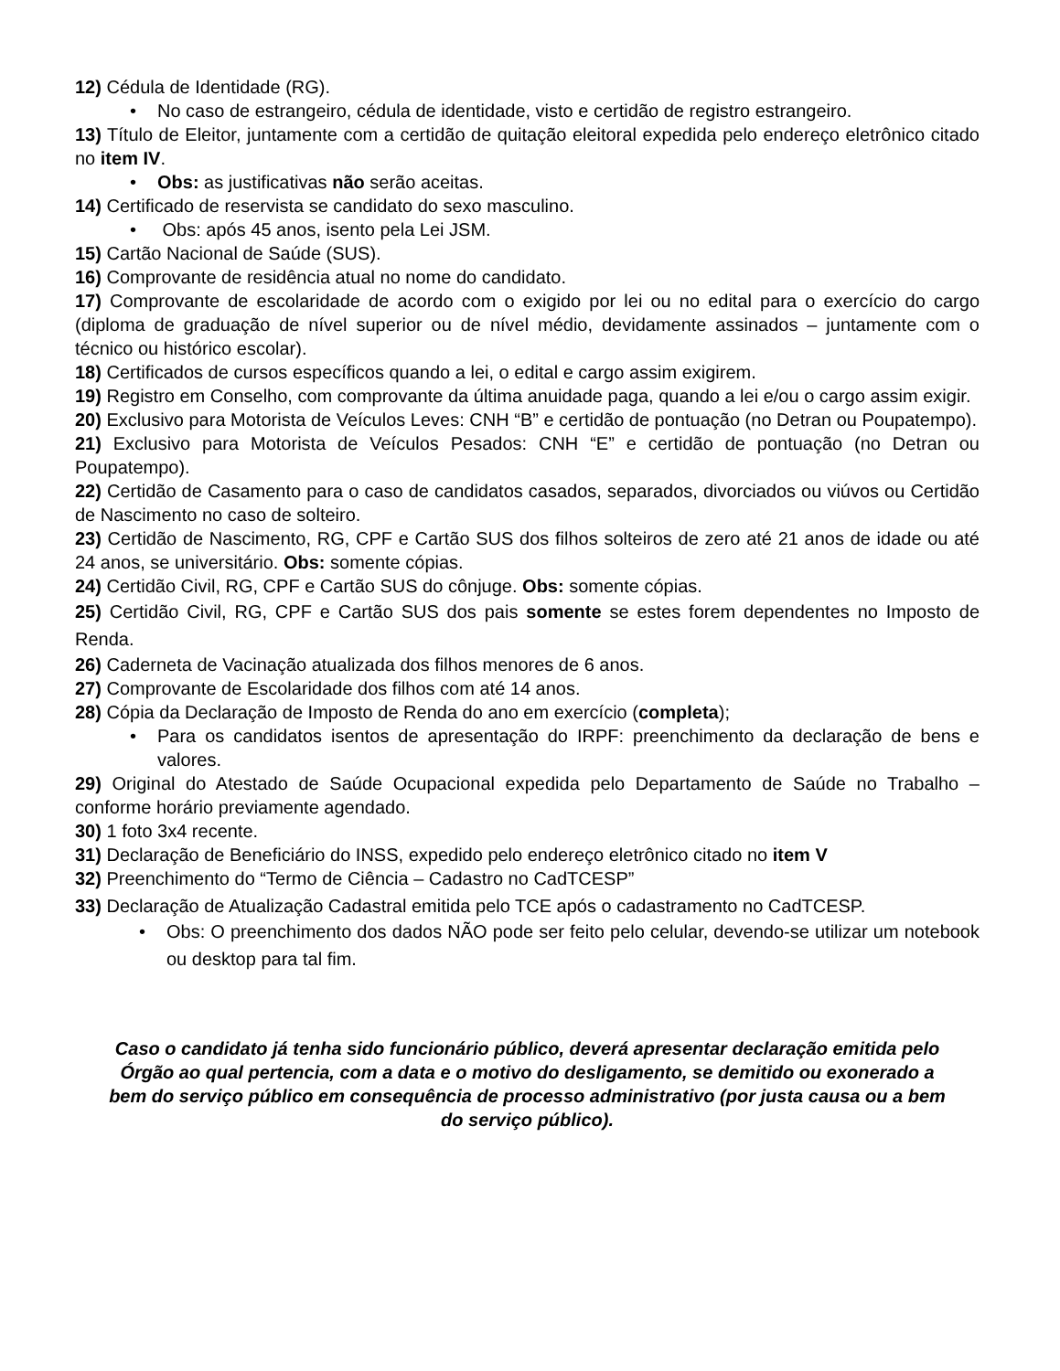12) Cédula de Identidade (RG).
• No caso de estrangeiro, cédula de identidade, visto e certidão de registro estrangeiro.
13) Título de Eleitor, juntamente com a certidão de quitação eleitoral expedida pelo endereço eletrônico citado no item IV.
• Obs: as justificativas não serão aceitas.
14) Certificado de reservista se candidato do sexo masculino.
• Obs: após 45 anos, isento pela Lei JSM.
15) Cartão Nacional de Saúde (SUS).
16) Comprovante de residência atual no nome do candidato.
17) Comprovante de escolaridade de acordo com o exigido por lei ou no edital para o exercício do cargo (diploma de graduação de nível superior ou de nível médio, devidamente assinados – juntamente com o técnico ou histórico escolar).
18) Certificados de cursos específicos quando a lei, o edital e cargo assim exigirem.
19) Registro em Conselho, com comprovante da última anuidade paga, quando a lei e/ou o cargo assim exigir.
20) Exclusivo para Motorista de Veículos Leves: CNH “B” e certidão de pontuação (no Detran ou Poupatempo).
21) Exclusivo para Motorista de Veículos Pesados: CNH “E” e certidão de pontuação (no Detran ou Poupatempo).
22) Certidão de Casamento para o caso de candidatos casados, separados, divorciados ou viúvos ou Certidão de Nascimento no caso de solteiro.
23) Certidão de Nascimento, RG, CPF e Cartão SUS dos filhos solteiros de zero até 21 anos de idade ou até 24 anos, se universitário. Obs: somente cópias.
24) Certidão Civil, RG, CPF e Cartão SUS do cônjuge. Obs: somente cópias.
25) Certidão Civil, RG, CPF e Cartão SUS dos pais somente se estes forem dependentes no Imposto de Renda.
26) Caderneta de Vacinação atualizada dos filhos menores de 6 anos.
27) Comprovante de Escolaridade dos filhos com até 14 anos.
28) Cópia da Declaração de Imposto de Renda do ano em exercício (completa);
• Para os candidatos isentos de apresentação do IRPF: preenchimento da declaração de bens e valores.
29) Original do Atestado de Saúde Ocupacional expedida pelo Departamento de Saúde no Trabalho – conforme horário previamente agendado.
30) 1 foto 3x4 recente.
31) Declaração de Beneficiário do INSS, expedido pelo endereço eletrônico citado no item V
32) Preenchimento do “Termo de Ciência – Cadastro no CadTCESP”
33) Declaração de Atualização Cadastral emitida pelo TCE após o cadastramento no CadTCESP.
• Obs: O preenchimento dos dados NÃO pode ser feito pelo celular, devendo-se utilizar um notebook ou desktop para tal fim.
Caso o candidato já tenha sido funcionário público, deverá apresentar declaração emitida pelo Órgão ao qual pertencia, com a data e o motivo do desligamento, se demitido ou exonerado a bem do serviço público em consequência de processo administrativo (por justa causa ou a bem do serviço público).